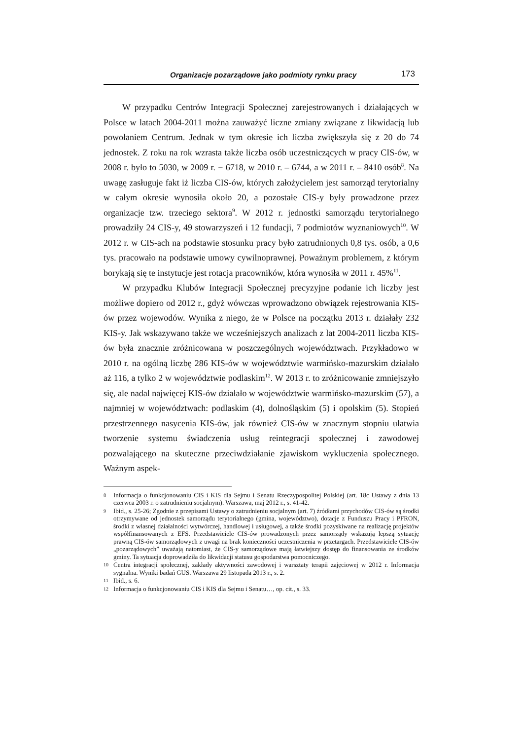Organizacje pozarządowe jako podmioty rynku pracy 173
W przypadku Centrów Integracji Społecznej zarejestrowanych i działających w Polsce w latach 2004-2011 można zauważyć liczne zmiany związane z likwidacją lub powołaniem Centrum. Jednak w tym okresie ich liczba zwiększyła się z 20 do 74 jednostek. Z roku na rok wzrasta także liczba osób uczestniczących w pracy CIS-ów, w 2008 r. było to 5030, w 2009 r. − 6718, w 2010 r. – 6744, a w 2011 r. – 8410 osób<sup>8</sup>. Na uwagę zasługuje fakt iż liczba CIS-ów, których założycielem jest samorząd terytorialny w całym okresie wynosiła około 20, a pozostałe CIS-y były prowadzone przez organizacje tzw. trzeciego sektora<sup>9</sup>. W 2012 r. jednostki samorządu terytorialnego prowadziły 24 CIS-y, 49 stowarzyszeń i 12 fundacji, 7 podmiotów wyznaniowych<sup>10</sup>. W 2012 r. w CIS-ach na podstawie stosunku pracy było zatrudnionych 0,8 tys. osób, a 0,6 tys. pracowało na podstawie umowy cywilnoprawnej. Poważnym problemem, z którym borykają się te instytucje jest rotacja pracowników, która wynosiła w 2011 r. 45%<sup>11</sup>.
W przypadku Klubów Integracji Społecznej precyzyjne podanie ich liczby jest możliwe dopiero od 2012 r., gdyż wówczas wprowadzono obwiązek rejestrowania KIS-ów przez wojewodów. Wynika z niego, że w Polsce na początku 2013 r. działały 232 KIS-y. Jak wskazywano także we wcześniejszych analizach z lat 2004-2011 liczba KIS-ów była znacznie zróżnicowana w poszczególnych województwach. Przykładowo w 2010 r. na ogólną liczbę 286 KIS-ów w województwie warmińsko-mazurskim działało aż 116, a tylko 2 w województwie podlaskim<sup>12</sup>. W 2013 r. to zróżnicowanie zmniejszyło się, ale nadal najwięcej KIS-ów działało w województwie warmińsko-mazurskim (57), a najmniej w województwach: podlaskim (4), dolnośląskim (5) i opolskim (5). Stopień przestrzennego nasycenia KIS-ów, jak również CIS-ów w znacznym stopniu ułatwia tworzenie systemu świadczenia usług reintegracji społecznej i zawodowej pozwalającego na skuteczne przeciwdziałanie zjawiskom wykluczenia społecznego. Ważnym aspek-
8 Informacja o funkcjonowaniu CIS i KIS dla Sejmu i Senatu Rzeczypospolitej Polskiej (art. 18c Ustawy z dnia 13 czerwca 2003 r. o zatrudnieniu socjalnym). Warszawa, maj 2012 r., s. 41-42.
9 Ibid., s. 25-26; Zgodnie z przepisami Ustawy o zatrudnieniu socjalnym (art. 7) źródłami przychodów CIS-ów są środki otrzymywane od jednostek samorządu terytorialnego (gmina, województwo), dotacje z Funduszu Pracy i PFRON, środki z własnej działalności wytwórczej, handlowej i usługowej, a także środki pozyskiwane na realizację projektów współfinansowanych z EFS. Przedstawiciele CIS-ów prowadzonych przez samorządy wskazują lepszą sytuację prawną CIS-ów samorządowych z uwagi na brak konieczności uczestniczenia w przetargach. Przedstawiciele CIS-ów „pozarządowych” uważają natomiast, że CIS-y samorządowe mają łatwiejszy dostęp do finansowania ze środków gminy. Ta sytuacja doprowadziła do likwidacji statusu gospodarstwa pomocniczego.
10 Centra integracji społecznej, zakłady aktywności zawodowej i warsztaty terapii zajęciowej w 2012 r. Informacja sygnalna. Wyniki badań GUS. Warszawa 29 listopada 2013 r., s. 2.
11 Ibid., s. 6.
12 Informacja o funkcjonowaniu CIS i KIS dla Sejmu i Senatu…, op. cit., s. 33.